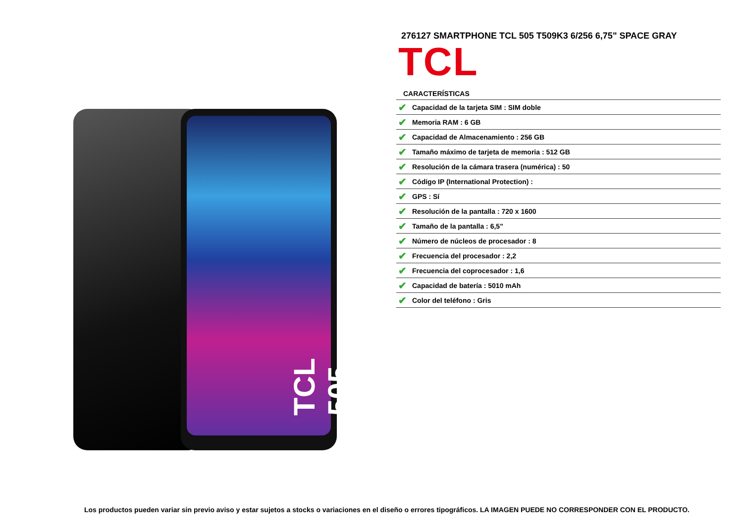TCL 505
276127 SMARTPHONE TCL 505 T509K3 6/256 6,75" SPACE GRAY
TCL
CARACTERÍSTICAS
| ✔ | Capacidad de la tarjeta SIM : SIM doble |
| ✔ | Memoria RAM : 6 GB |
| ✔ | Capacidad de Almacenamiento : 256 GB |
| ✔ | Tamaño máximo de tarjeta de memoria : 512 GB |
| ✔ | Resolución de la cámara trasera (numérica) : 50 |
| ✔ | Código IP (International Protection) : |
| ✔ | GPS : Sí |
| ✔ | Resolución de la pantalla : 720 x 1600 |
| ✔ | Tamaño de la pantalla : 6,5" |
| ✔ | Número de núcleos de procesador : 8 |
| ✔ | Frecuencia del procesador : 2,2 |
| ✔ | Frecuencia del coprocesador : 1,6 |
| ✔ | Capacidad de batería : 5010 mAh |
| ✔ | Color del teléfono : Gris |
Los productos pueden variar sin previo aviso y estar sujetos a stocks o variaciones en el diseño o errores tipográficos. LA IMAGEN PUEDE NO CORRESPONDER CON EL PRODUCTO.